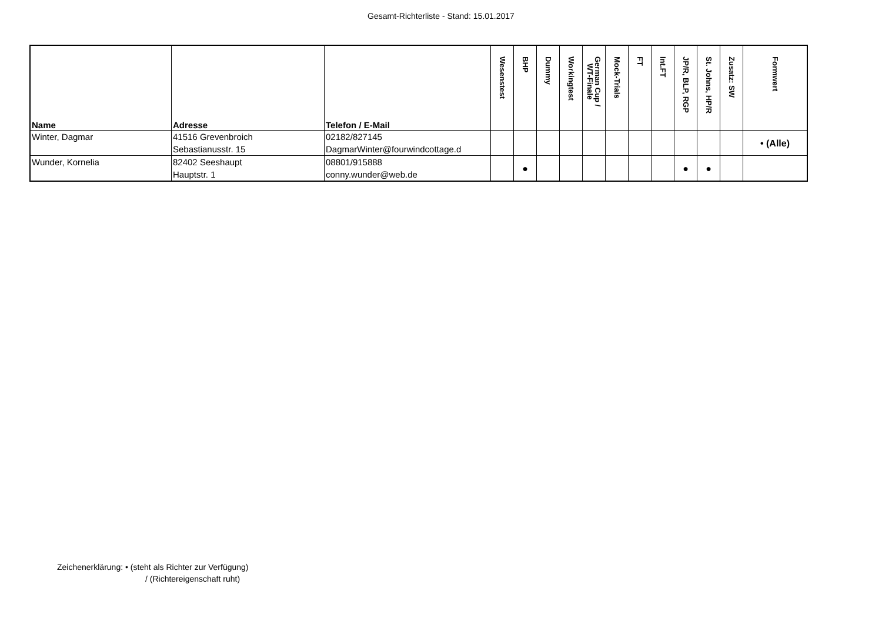Gesamt-Richterliste - Stand: 15.01.2017
| Name | Adresse | Telefon / E-Mail | Wesenstest | BHP | Dummy | Workingtest | German Cup / WT-Finale | Mock-Trials | FT | Int.FT | JP/R, BLP, RGP | St. Johns, HP/R | Zusatz: SW | Formwert |
| --- | --- | --- | --- | --- | --- | --- | --- | --- | --- | --- | --- | --- | --- | --- |
| Winter, Dagmar | 41516 Grevenbroich Sebastianusstr. 15 | 02182/827145 DagmarWinter@fourwindcottage.d | | | | | | | | | | | | • (Alle) |
| Wunder, Kornelia | 82402 Seeshaupt Hauptstr. 1 | 08801/915888 conny.wunder@web.de | | ● | | | | | | | ● | ● | | |
Zeichenerklärung: • (steht als Richter zur Verfügung)
/ (Richtereigenschaft ruht)